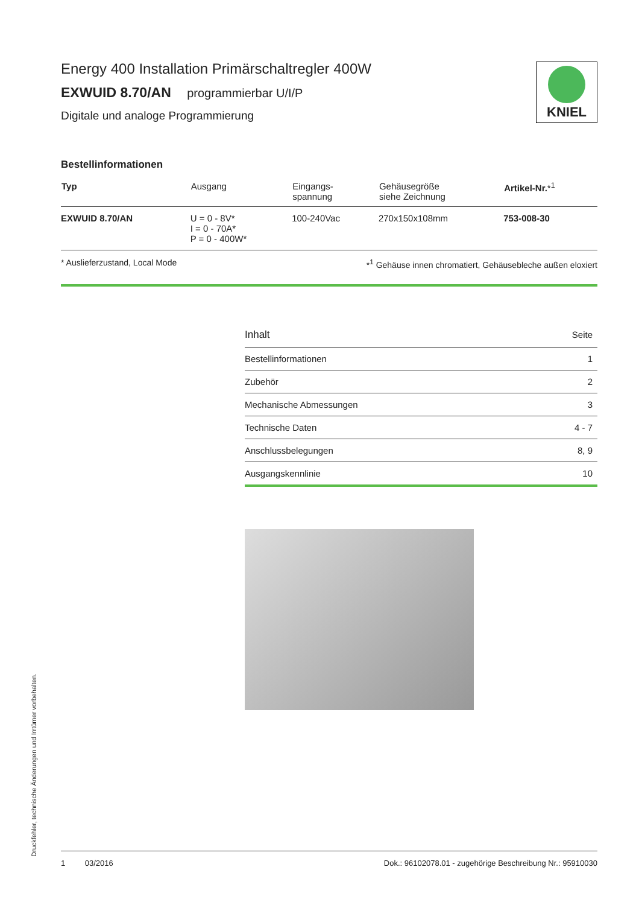KNIEL
Energy 400 Installation Primärschaltregler 400W
EXWUID 8.70/AN programmierbar U/I/P
Digitale und analoge Programmierung
Bestellinformationen
| Typ | Ausgang | Eingangs- spannung | Gehäusegröße siehe Zeichnung | Artikel-Nr. *<sup>1</sup> |
| --- | --- | --- | --- | --- |
| EXWUID 8.70/AN | U = 0 - 8V* I = 0 - 70A* P = 0 - 400W* | 100-240Vac | 270x150x108mm | 753-008-30 |
* Auslieferzustand, Local Mode *<sup>1</sup> Gehäuse innen chromatiert, Gehäusebleche außen eloxiert
| Inhalt | Seite |
| Bestellinformationen | 1 |
| Zubehör | 2 |
| Mechanische Abmessungen | 3 |
| Technische Daten | 4 - 7 |
| Anschlussbelegungen | 8, 9 |
| Ausgangskennlinie | 10 |
Druckfehler, technische Änderungen und Irrtümer vorbehalten.
1 03/2016 Dok.: 96102078.01 - zugehörige Beschreibung Nr.: 95910030